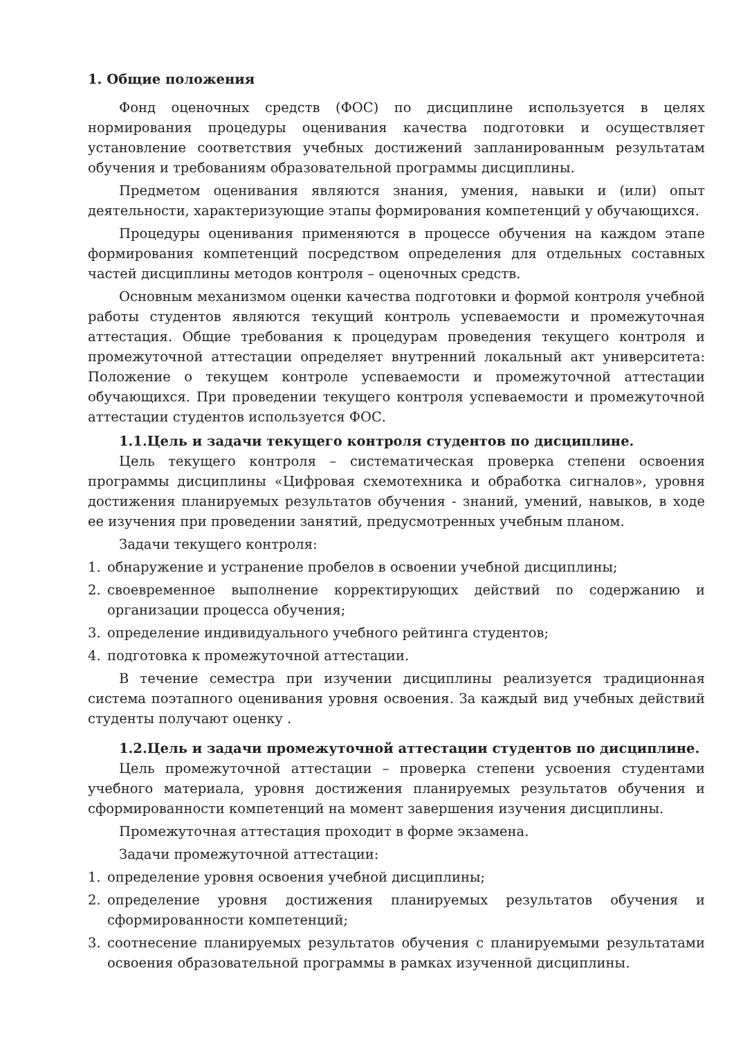1. Общие положения
Фонд оценочных средств (ФОС) по дисциплине используется в целях нормирования процедуры оценивания качества подготовки и осуществляет установление соответствия учебных достижений запланированным результатам обучения и требованиям образовательной программы дисциплины.
Предметом оценивания являются знания, умения, навыки и (или) опыт деятельности, характеризующие этапы формирования компетенций у обучающихся.
Процедуры оценивания применяются в процессе обучения на каждом этапе формирования компетенций посредством определения для отдельных составных частей дисциплины методов контроля – оценочных средств.
Основным механизмом оценки качества подготовки и формой контроля учебной работы студентов являются текущий контроль успеваемости и промежуточная аттестация. Общие требования к процедурам проведения текущего контроля и промежуточной аттестации определяет внутренний локальный акт университета: Положение о текущем контроле успеваемости и промежуточной аттестации обучающихся. При проведении текущего контроля успеваемости и промежуточной аттестации студентов используется ФОС.
1.1.Цель и задачи текущего контроля студентов по дисциплине.
Цель текущего контроля – систематическая проверка степени освоения программы дисциплины «Цифровая схемотехника и обработка сигналов», уровня достижения планируемых результатов обучения - знаний, умений, навыков, в ходе ее изучения при проведении занятий, предусмотренных учебным планом.
Задачи текущего контроля:
1. обнаружение и устранение пробелов в освоении учебной дисциплины;
2. своевременное выполнение корректирующих действий по содержанию и организации процесса обучения;
3. определение индивидуального учебного рейтинга студентов;
4. подготовка к промежуточной аттестации.
В течение семестра при изучении дисциплины реализуется традиционная система поэтапного оценивания уровня освоения. За каждый вид учебных действий студенты получают оценку .
1.2.Цель и задачи промежуточной аттестации студентов по дисциплине.
Цель промежуточной аттестации – проверка степени усвоения студентами учебного материала, уровня достижения планируемых результатов обучения и сформированности компетенций на момент завершения изучения дисциплины.
Промежуточная аттестация проходит в форме экзамена.
Задачи промежуточной аттестации:
1. определение уровня освоения учебной дисциплины;
2. определение уровня достижения планируемых результатов обучения и сформированности компетенций;
3. соотнесение планируемых результатов обучения с планируемыми результатами освоения образовательной программы в рамках изученной дисциплины.